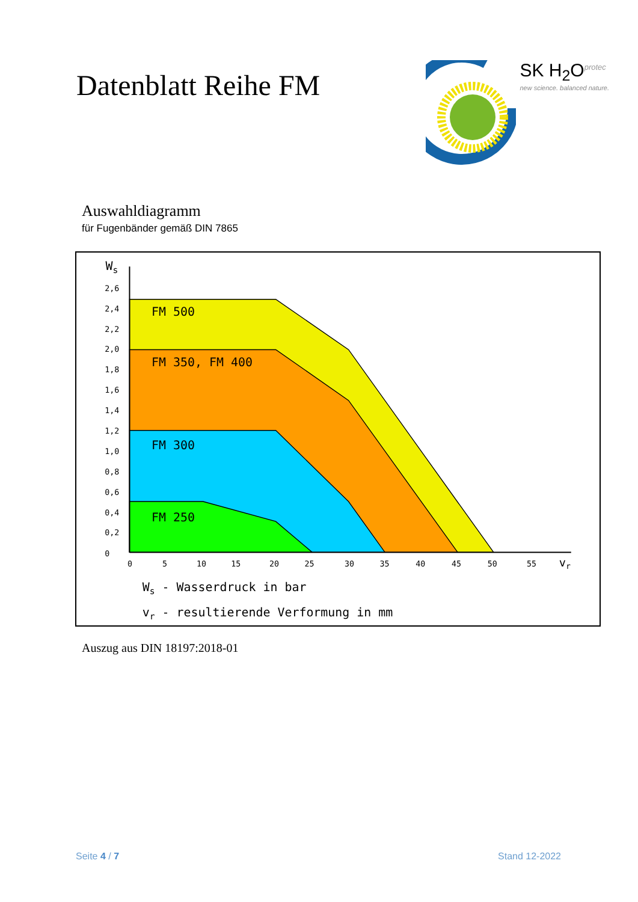Datenblatt Reihe FM
SK H<sub>2</sub>O<sup>protec</sup>
new science. balanced nature.
Auswahldiagramm
für Fugenbänder gemäß DIN 7865
FM 500
FM 350, FM 400
FM 300
FM 250
2,6
2,4
2,2
2,0
1,8
1,6
1,4
1,2
1,0
0,8
0,6
0,4
0,2
0
0
5
10
15
20
25
30
35
40
45
50
55
Ws
vr
Ws - Wasserdruck in bar
vr - resultierende Verformung in mm
Auszug aus DIN 18197:2018-01
Seite 4 / 7 Stand 12-2022